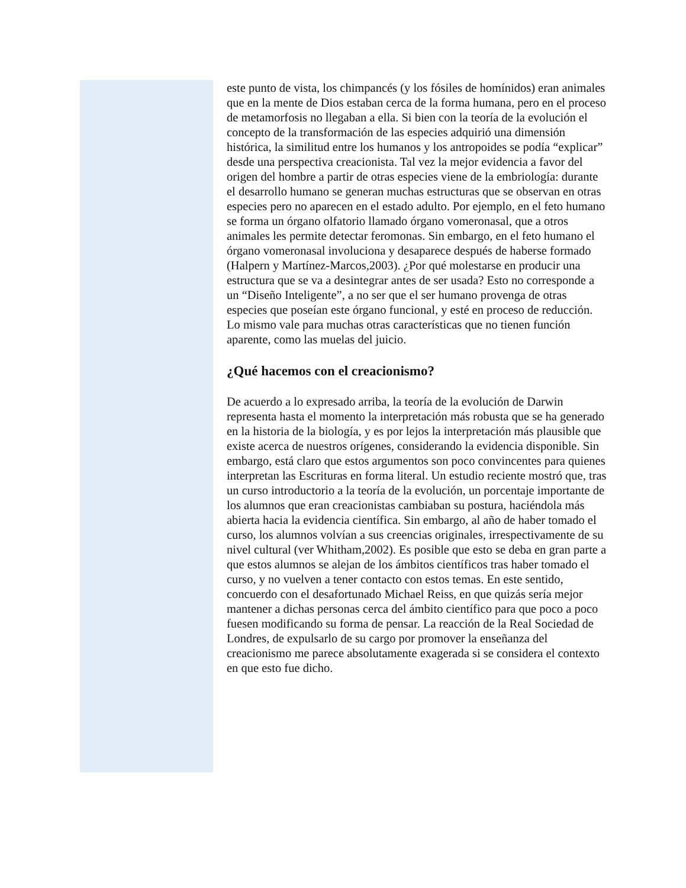este punto de vista, los chimpancés (y los fósiles de homínidos) eran animales que en la mente de Dios estaban cerca de la forma humana, pero en el proceso de metamorfosis no llegaban a ella. Si bien con la teoría de la evolución el concepto de la transformación de las especies adquirió una dimensión histórica, la similitud entre los humanos y los antropoides se podía “explicar” desde una perspectiva creacionista. Tal vez la mejor evidencia a favor del origen del hombre a partir de otras especies viene de la embriología: durante el desarrollo humano se generan muchas estructuras que se observan en otras especies pero no aparecen en el estado adulto. Por ejemplo, en el feto humano se forma un órgano olfatorio llamado órgano vomeronasal, que a otros animales les permite detectar feromonas. Sin embargo, en el feto humano el órgano vomeronasal involuciona y desaparece después de haberse formado (Halpern y Martínez-Marcos,2003). ¿Por qué molestarse en producir una estructura que se va a desintegrar antes de ser usada? Esto no corresponde a un “Diseño Inteligente”, a no ser que el ser humano provenga de otras especies que poseían este órgano funcional, y esté en proceso de reducción. Lo mismo vale para muchas otras características que no tienen función aparente, como las muelas del juicio.
¿Qué hacemos con el creacionismo?
De acuerdo a lo expresado arriba, la teoría de la evolución de Darwin representa hasta el momento la interpretación más robusta que se ha generado en la historia de la biología, y es por lejos la interpretación más plausible que existe acerca de nuestros orígenes, considerando la evidencia disponible. Sin embargo, está claro que estos argumentos son poco convincentes para quienes interpretan las Escrituras en forma literal. Un estudio reciente mostró que, tras un curso introductorio a la teoría de la evolución, un porcentaje importante de los alumnos que eran creacionistas cambiaban su postura, haciéndola más abierta hacia la evidencia científica. Sin embargo, al año de haber tomado el curso, los alumnos volvían a sus creencias originales, irrespectivamente de su nivel cultural (ver Whitham,2002). Es posible que esto se deba en gran parte a que estos alumnos se alejan de los ámbitos científicos tras haber tomado el curso, y no vuelven a tener contacto con estos temas. En este sentido, concuerdo con el desafortunado Michael Reiss, en que quizás sería mejor mantener a dichas personas cerca del ámbito científico para que poco a poco fuesen modificando su forma de pensar. La reacción de la Real Sociedad de Londres, de expulsarlo de su cargo por promover la enseñanza del creacionismo me parece absolutamente exagerada si se considera el contexto en que esto fue dicho.